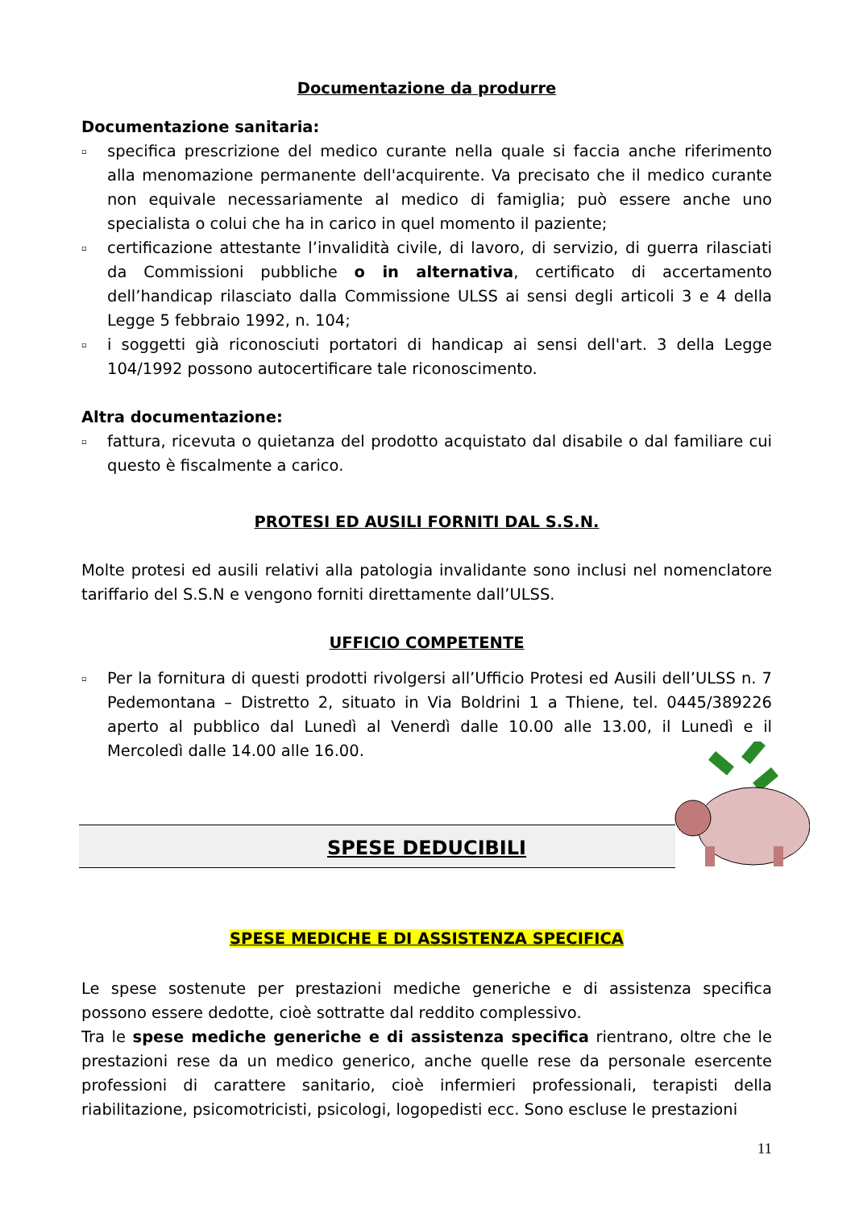Documentazione da produrre
Documentazione sanitaria:
▫ specifica prescrizione del medico curante nella quale si faccia anche riferimento alla menomazione permanente dell'acquirente. Va precisato che il medico curante non equivale necessariamente al medico di famiglia; può essere anche uno specialista o colui che ha in carico in quel momento il paziente;
▫ certificazione attestante l’invalidità civile, di lavoro, di servizio, di guerra rilasciati da Commissioni pubbliche o in alternativa, certificato di accertamento dell’handicap rilasciato dalla Commissione ULSS ai sensi degli articoli 3 e 4 della Legge 5 febbraio 1992, n. 104;
▫ i soggetti già riconosciuti portatori di handicap ai sensi dell'art. 3 della Legge 104/1992 possono autocertificare tale riconoscimento.
Altra documentazione:
▫ fattura, ricevuta o quietanza del prodotto acquistato dal disabile o dal familiare cui questo è fiscalmente a carico.
PROTESI ED AUSILI FORNITI DAL S.S.N.
Molte protesi ed ausili relativi alla patologia invalidante sono inclusi nel nomenclatore tariffario del S.S.N e vengono forniti direttamente dall’ULSS.
UFFICIO COMPETENTE
▫ Per la fornitura di questi prodotti rivolgersi all’Ufficio Protesi ed Ausili dell’ULSS n. 7 Pedemontana – Distretto 2, situato in Via Boldrini 1 a Thiene, tel. 0445/389226 aperto al pubblico dal Lunedì al Venerdì dalle 10.00 alle 13.00, il Lunedì e il Mercoledì dalle 14.00 alle 16.00.
SPESE DEDUCIBILI
SPESE MEDICHE E DI ASSISTENZA SPECIFICA
Le spese sostenute per prestazioni mediche generiche e di assistenza specifica possono essere dedotte, cioè sottratte dal reddito complessivo.
Tra le spese mediche generiche e di assistenza specifica rientrano, oltre che le prestazioni rese da un medico generico, anche quelle rese da personale esercente professioni di carattere sanitario, cioè infermieri professionali, terapisti della riabilitazione, psicomotricisti, psicologi, logopedisti ecc. Sono escluse le prestazioni
11